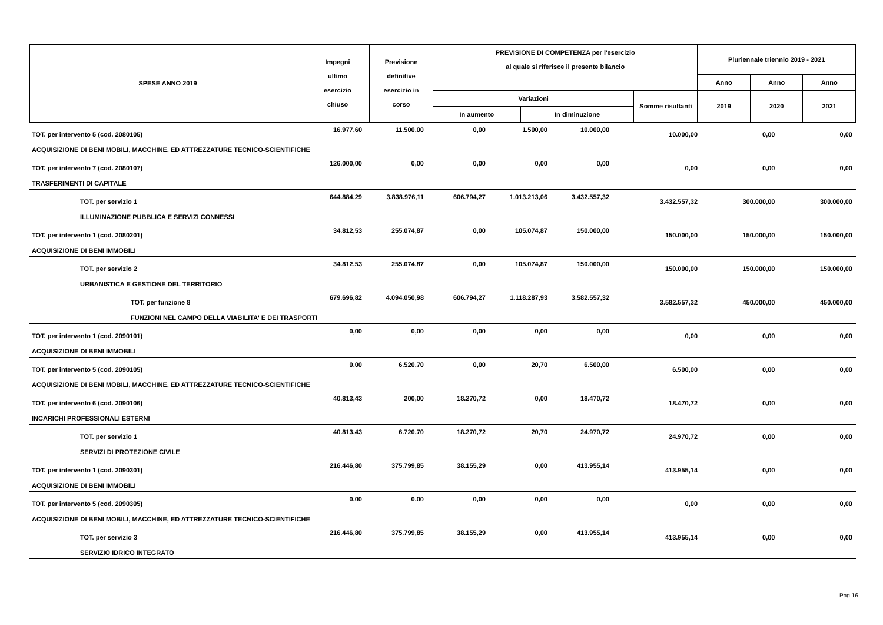| SPESE ANNO 2019 | Impegni ultimo esercizio chiuso | Previsione definitive esercizio in corso | PREVISIONE DI COMPETENZA per l'esercizio al quale si riferisce il presente bilancio | | | Pluriennale triennio 2019 - 2021 | | |
| | | | | | | Anno | Anno | Anno |
| | | | Variazioni | | Somme risultanti | 2019 | 2020 | 2021 |
| | | | In aumento | In diminuzione | | | | |
| TOT. per intervento 5 (cod. 2080105) | 16.977,60 | 11.500,00 | 0,00 | 1.500,00 | 10.000,00 | 10.000,00 | 0,00 | 0,00 |
| ACQUISIZIONE DI BENI MOBILI, MACCHINE, ED ATTREZZATURE TECNICO-SCIENTIFICHE | | | | | | | | |
| TOT. per intervento 7 (cod. 2080107) | 126.000,00 | 0,00 | 0,00 | 0,00 | 0,00 | 0,00 | 0,00 | 0,00 |
| TRASFERIMENTI DI CAPITALE | | | | | | | | |
| TOT. per servizio 1 | 644.884,29 | 3.838.976,11 | 606.794,27 | 1.013.213,06 | 3.432.557,32 | 3.432.557,32 | 300.000,00 | 300.000,00 |
| ILLUMINAZIONE PUBBLICA E SERVIZI CONNESSI | | | | | | | | |
| TOT. per intervento 1 (cod. 2080201) | 34.812,53 | 255.074,87 | 0,00 | 105.074,87 | 150.000,00 | 150.000,00 | 150.000,00 | 150.000,00 |
| ACQUISIZIONE DI BENI IMMOBILI | | | | | | | | |
| TOT. per servizio 2 | 34.812,53 | 255.074,87 | 0,00 | 105.074,87 | 150.000,00 | 150.000,00 | 150.000,00 | 150.000,00 |
| URBANISTICA E GESTIONE DEL TERRITORIO | | | | | | | | |
| TOT. per funzione 8 | 679.696,82 | 4.094.050,98 | 606.794,27 | 1.118.287,93 | 3.582.557,32 | 3.582.557,32 | 450.000,00 | 450.000,00 |
| FUNZIONI NEL CAMPO DELLA VIABILITA' E DEI TRASPORTI | | | | | | | | |
| TOT. per intervento 1 (cod. 2090101) | 0,00 | 0,00 | 0,00 | 0,00 | 0,00 | 0,00 | 0,00 | 0,00 |
| ACQUISIZIONE DI BENI IMMOBILI | | | | | | | | |
| TOT. per intervento 5 (cod. 2090105) | 0,00 | 6.520,70 | 0,00 | 20,70 | 6.500,00 | 6.500,00 | 0,00 | 0,00 |
| ACQUISIZIONE DI BENI MOBILI, MACCHINE, ED ATTREZZATURE TECNICO-SCIENTIFICHE | | | | | | | | |
| TOT. per intervento 6 (cod. 2090106) | 40.813,43 | 200,00 | 18.270,72 | 0,00 | 18.470,72 | 18.470,72 | 0,00 | 0,00 |
| INCARICHI PROFESSIONALI ESTERNI | | | | | | | | |
| TOT. per servizio 1 | 40.813,43 | 6.720,70 | 18.270,72 | 20,70 | 24.970,72 | 24.970,72 | 0,00 | 0,00 |
| SERVIZI DI PROTEZIONE CIVILE | | | | | | | | |
| TOT. per intervento 1 (cod. 2090301) | 216.446,80 | 375.799,85 | 38.155,29 | 0,00 | 413.955,14 | 413.955,14 | 0,00 | 0,00 |
| ACQUISIZIONE DI BENI IMMOBILI | | | | | | | | |
| TOT. per intervento 5 (cod. 2090305) | 0,00 | 0,00 | 0,00 | 0,00 | 0,00 | 0,00 | 0,00 | 0,00 |
| ACQUISIZIONE DI BENI MOBILI, MACCHINE, ED ATTREZZATURE TECNICO-SCIENTIFICHE | | | | | | | | |
| TOT. per servizio 3 | 216.446,80 | 375.799,85 | 38.155,29 | 0,00 | 413.955,14 | 413.955,14 | 0,00 | 0,00 |
| SERVIZIO IDRICO INTEGRATO | | | | | | | | |
Pag.16